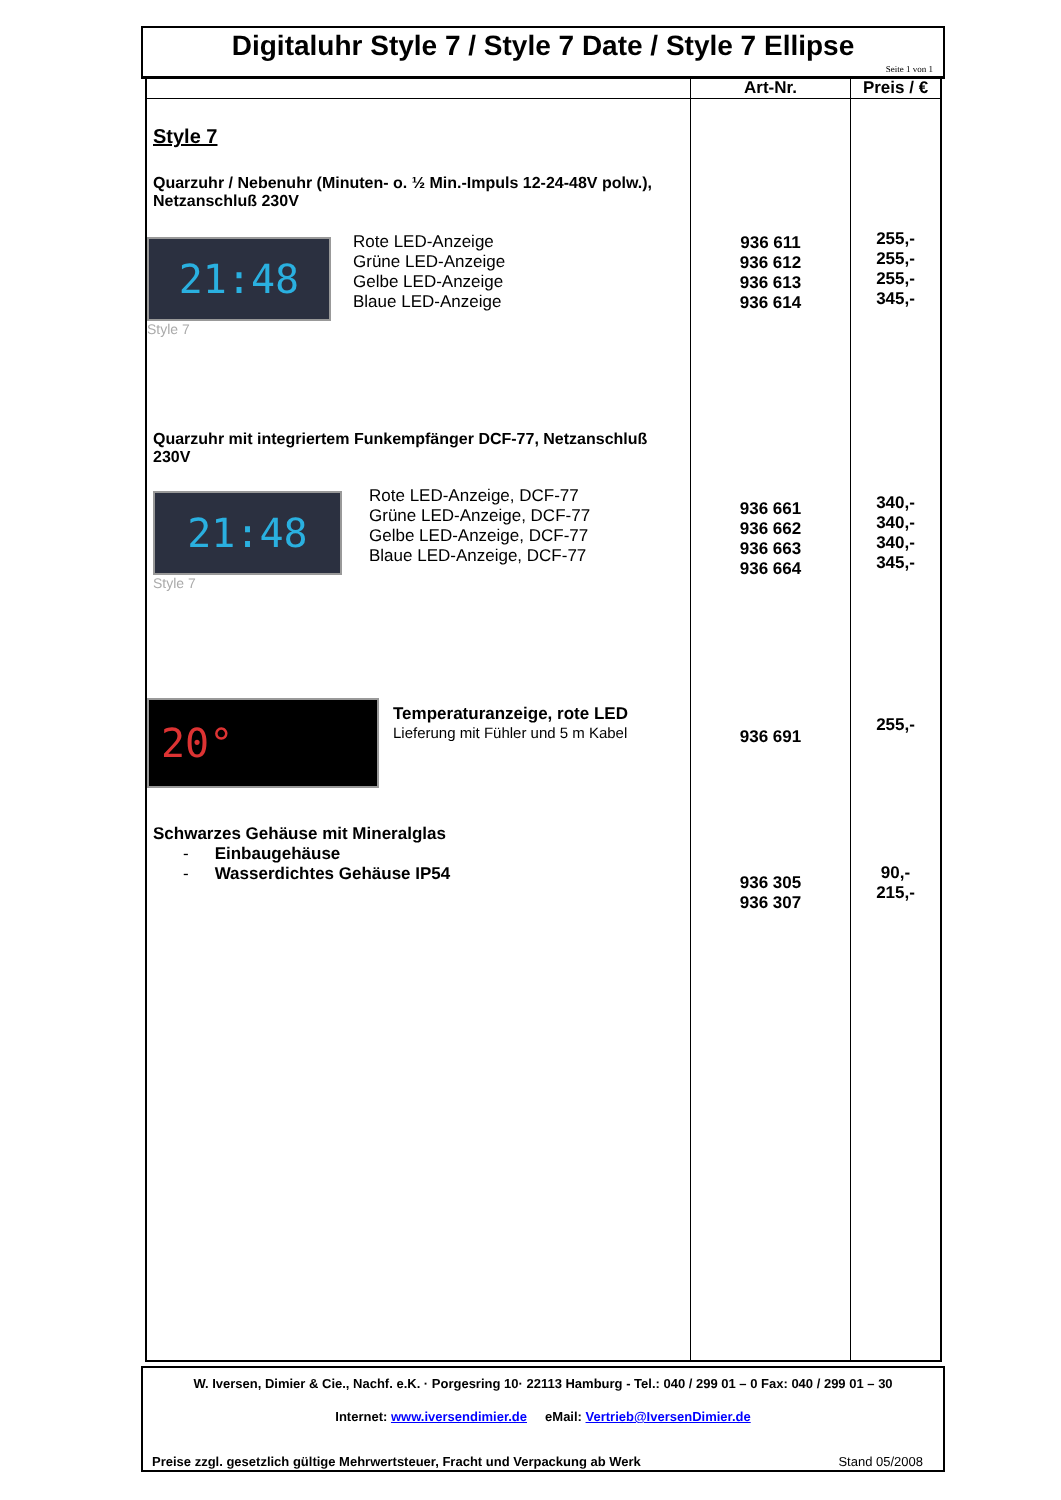Digitaluhr Style 7 / Style 7 Date / Style 7 Ellipse
Seite 1 von 1
| | Art-Nr. | Preis / € |
| --- | --- | --- |
| Style 7 Quarzuhr / Nebenuhr (Minuten- o. ½ Min.-Impuls 12-24-48V polw.), Netzanschluß 230V 21:48 Style 7 Rote LED-Anzeige Grüne LED-Anzeige Gelbe LED-Anzeige Blaue LED-Anzeige Quarzuhr mit integriertem Funkempfänger DCF-77, Netzanschluß 230V 21:48 Style 7 Rote LED-Anzeige, DCF-77 Grüne LED-Anzeige, DCF-77 Gelbe LED-Anzeige, DCF-77 Blaue LED-Anzeige, DCF-77 20° Temperaturanzeige, rote LED Lieferung mit Fühler und 5 m Kabel Schwarzes Gehäuse mit Mineralglas - Einbaugehäuse - Wasserdichtes Gehäuse IP54 | 936 611 936 612 936 613 936 614 936 661 936 662 936 663 936 664 936 691 936 305 936 307 | 255,- 255,- 255,- 345,- 340,- 340,- 340,- 345,- 255,- 90,- 215,- |
W. Iversen, Dimier & Cie., Nachf. e.K. · Porgesring 10· 22113 Hamburg - Tel.: 040 / 299 01 – 0 Fax: 040 / 299 01 – 30
Internet: www.iversendimier.de eMail: Vertrieb@IversenDimier.de
Preise zzgl. gesetzlich gültige Mehrwertsteuer, Fracht und Verpackung ab Werk Stand 05/2008